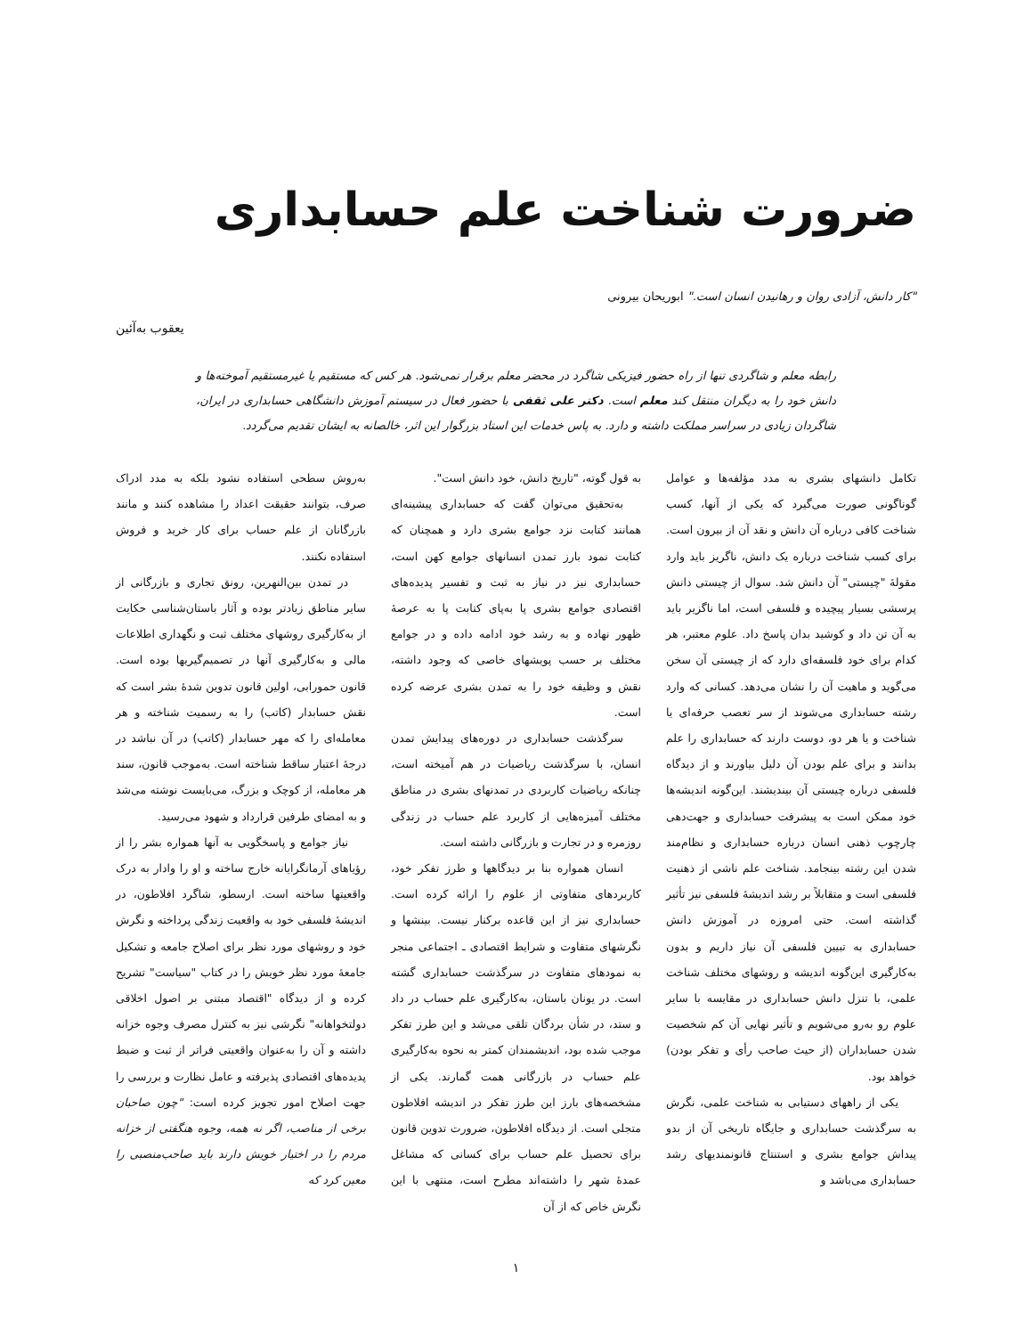ضرورت شناخت علم حسابداری
"کار دانش، آزادی روان و رهانیدن انسان است." ابوریحان بیرونی
یعقوب به‌آئین
رابطه معلم و شاگردی تنها از راه حضور فیزیکی شاگرد در محضر معلم برقرار نمی‌شود. هر کس که مستقیم یا غیرمستقیم آموخته‌ها و دانش خود را به دیگران منتقل کند معلم است. دکتر علی ثقفی با حضور فعال در سیستم آموزش دانشگاهی حسابداری در ایران، شاگردان زیادی در سراسر مملکت داشته و دارد. به پاس خدمات این استاد بزرگوار این اثر، خالصانه به ایشان تقدیم می‌گردد.
تکامل دانشهای بشری به مدد مؤلفه‌ها و عوامل گوناگونی صورت می‌گیرد که یکی از آنها، کسب شناخت کافی درباره آن دانش و نقد آن از بیرون است. برای کسب شناخت درباره یک دانش، ناگریز باید وارد مقولهٔ "چیستی" آن دانش شد. سوال از چیستی دانش پرسشی بسیار پیچیده و فلسفی است، اما ناگزیر باید به آن تن داد و کوشید بدان پاسخ داد. علوم معتبر، هر کدام برای خود فلسفه‌ای دارد که از چیستی آن سخن می‌گوید و ماهیت آن را نشان می‌دهد. کسانی که وارد رشته حسابداری می‌شوند از سر تعصب حرفه‌ای یا شناخت و یا هر دو، دوست دارند که حسابداری را علم بدانند و برای علم بودن آن دلیل بیاورند و از دیدگاه فلسفی درباره چیستی آن بیندیشند. این‌گونه اندیشه‌ها خود ممکن است به پیشرفت حسابداری و جهت‌دهی چارچوب ذهنی انسان درباره حسابداری و نظام‌مند شدن این رشته بینجامد. شناخت علم ناشی از ذهنیت فلسفی است و متقابلاً بر رشد اندیشهٔ فلسفی نیز تأثیر گذاشته است. حتی امروزه در آموزش دانش حسابداری به تبیین فلسفی آن نیاز داریم و بدون به‌کارگیری این‌گونه اندیشه و روشهای مختلف شناخت علمی، با تنزل دانش حسابداری در مقایسه با سایر علوم رو به‌رو می‌شویم و تأثیر نهایی آن کم شخصیت شدن حسابداران (از حیث صاحب رأی و تفکر بودن) خواهد بود.
یکی از راههای دستیابی به شناخت علمی، نگرش به سرگذشت حسابداری و جایگاه تاریخی آن از بدو پیداش جوامع بشری و استنتاج قانونمندیهای رشد حسابداری می‌باشد و
به قول گوته، "تاریخ دانش، خود دانش است".
به‌تحقیق می‌توان گفت که حسابداری پیشینه‌ای همانند کتابت نزد جوامع بشری دارد و همچنان که کتابت نمود بارز تمدن انسانهای جوامع کهن است، حسابداری نیز در نیاز به ثبت و تفسیر پدیده‌های اقتصادی جوامع بشری پا به‌پای کتابت پا به عرصهٔ ظهور نهاده و به رشد خود ادامه داده و در جوامع مختلف بر حسب پویشهای خاصی که وجود داشته، نقش و وظیفه خود را به تمدن بشری عرضه کرده است.
سرگذشت حسابداری در دوره‌های پیدایش تمدن انسان، با سرگذشت ریاضیات در هم آمیخته است، چنانکه ریاضیات کاربردی در تمدنهای بشری در مناطق مختلف آمیزه‌هایی از کاربرد علم حساب در زندگی روزمره و در تجارت و بازرگانی داشته است.
انسان همواره بنا بر دیدگاهها و طرز تفکر خود، کاربردهای متفاوتی از علوم را ارائه کرده است. حسابداری نیز از این قاعده برکنار نیست. بینشها و نگرشهای متفاوت و شرایط اقتصادی ـ اجتماعی منجر به نمودهای متفاوت در سرگذشت حسابداری گشته است. در یونان باستان، به‌کارگیری علم حساب در داد و ستد، در شأن بردگان تلقی می‌شد و این طرز تفکر موجب شده بود، اندیشمندان کمتر به نحوه به‌کارگیری علم حساب در بازرگانی همت گمارند. یکی از مشخصه‌های بارز این طرز تفکر در اندیشه افلاطون متجلی است. از دیدگاه افلاطون، ضرورت تدوین قانون برای تحصیل علم حساب برای کسانی که مشاغل عمدهٔ شهر را داشته‌اند مطرح است، منتهی با این نگرش خاص که از آن
به‌روش سطحی استفاده نشود بلکه به مدد ادراک صرف، بتوانند حقیقت اعداد را مشاهده کنند و مانند بازرگانان از علم حساب برای کار خرید و فروش استفاده نکنند.
در تمدن بین‌النهرین، رونق تجاری و بازرگانی از سایر مناطق زیادتر بوده و آثار باستان‌شناسی حکایت از به‌کارگیری روشهای مختلف ثبت و نگهداری اطلاعات مالی و به‌کارگیری آنها در تصمیم‌گیریها بوده است. قانون حمورابی، اولین قانون تدوین شدهٔ بشر است که نقش حسابدار (کاتب) را به رسمیت شناخته و هر معامله‌ای را که مهر حسابدار (کاتب) در آن نباشد در درجهٔ اعتبار ساقط شناخته است. به‌موجب قانون، سند هر معامله، از کوچک و بزرگ، می‌بایست نوشته می‌شد و به امضای طرفین قرارداد و شهود می‌رسید.
نیاز جوامع و پاسخگویی به آنها همواره بشر را از رؤیاهای آرمانگرایانه خارج ساخته و او را وادار به درک واقعیتها ساخته است. ارسطو، شاگرد افلاطون، در اندیشهٔ فلسفی خود به واقعیت زندگی پرداخته و نگرش خود و روشهای مورد نظر برای اصلاح جامعه و تشکیل جامعهٔ مورد نظر خویش را در کتاب "سیاست" تشریح کرده و از دیدگاه "اقتصاد مبتنی بر اصول اخلاقی دولتخواهانه" نگرشی نیز به کنترل مصرف وجوه خزانه داشته و آن را به‌عنوان واقعیتی فراتر از ثبت و ضبط پدیده‌های اقتصادی پذیرفته و عامل نظارت و بررسی را جهت اصلاح امور تجویز کرده است: "چون صاحبان برخی از مناصب، اگر نه همه، وجوه هنگفتی از خزانه مردم را در اختیار خویش دارند باید صاحب‌منصبی را معین کرد که
۱